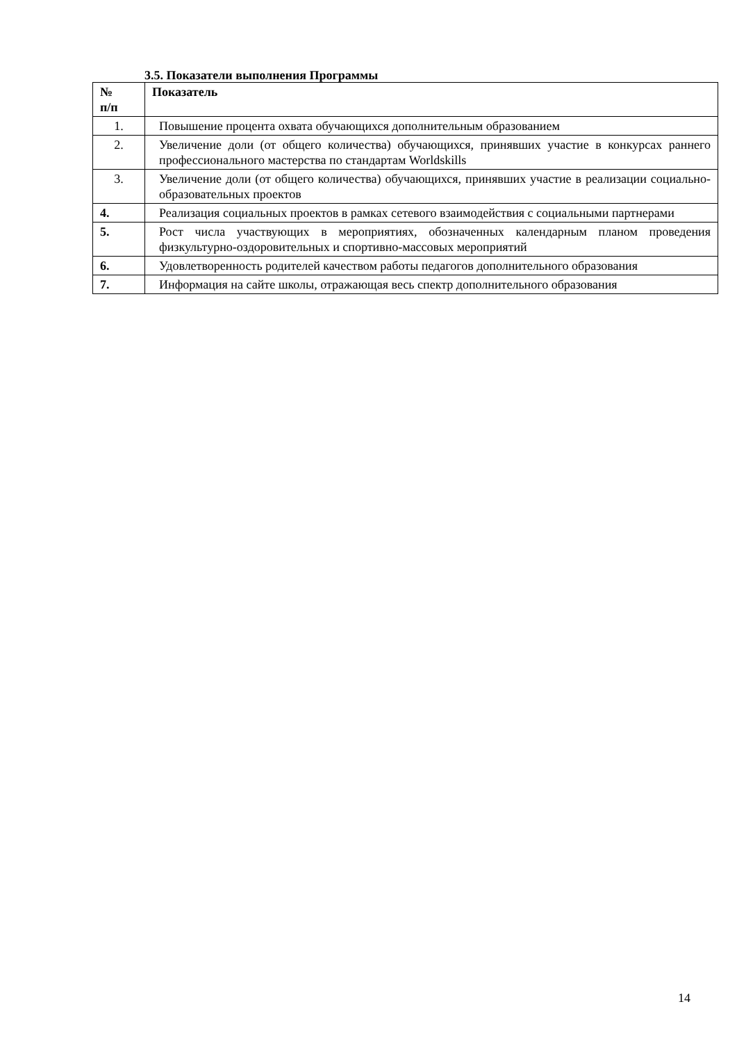3.5. Показатели выполнения Программы
| № п/п | Показатель |
| --- | --- |
| 1. | Повышение процента охвата обучающихся дополнительным образованием |
| 2. | Увеличение доли (от общего количества) обучающихся, принявших участие в конкурсах раннего профессионального мастерства по стандартам Worldskills |
| 3. | Увеличение доли (от общего количества) обучающихся, принявших участие в реализации социально-образовательных проектов |
| 4. | Реализация социальных проектов в рамках сетевого взаимодействия с социальными партнерами |
| 5. | Рост числа участвующих в мероприятиях, обозначенных календарным планом проведения физкультурно-оздоровительных и спортивно-массовых мероприятий |
| 6. | Удовлетворенность родителей качеством работы педагогов дополнительного образования |
| 7. | Информация на сайте школы, отражающая весь спектр дополнительного образования |
14